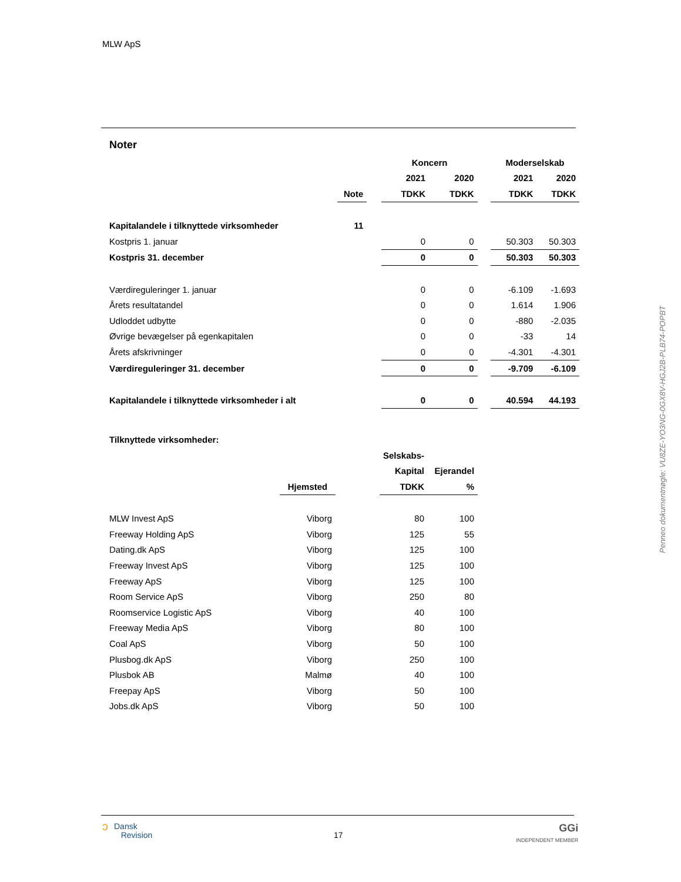MLW ApS
Noter
| | | | Koncern | | | Moderselskab | |
| --- | --- | --- | --- | --- | --- | --- | --- |
| | | | 2021 | 2020 | | 2021 | 2020 |
| | Note | | TDKK | TDKK | | TDKK | TDKK |
| Kapitalandele i tilknyttede virksomheder | 11 | | | | | | |
| Kostpris 1. januar | | | 0 | 0 | | 50.303 | 50.303 |
| Kostpris 31. december | | | 0 | 0 | | 50.303 | 50.303 |
| Værdireguleringer 1. januar | | | 0 | 0 | | -6.109 | -1.693 |
| Årets resultatandel | | | 0 | 0 | | 1.614 | 1.906 |
| Udloddet udbytte | | | 0 | 0 | | -880 | -2.035 |
| Øvrige bevægelser på egenkapitalen | | | 0 | 0 | | -33 | 14 |
| Årets afskrivninger | | | 0 | 0 | | -4.301 | -4.301 |
| Værdireguleringer 31. december | | | 0 | 0 | | -9.709 | -6.109 |
| Kapitalandele i tilknyttede virksomheder i alt | | | 0 | 0 | | 40.594 | 44.193 |
| Tilknyttede virksomheder: | | | | |
| --- | --- | --- | --- | --- |
| | | | Selskabs- | |
| | | | Kapital | Ejerandel |
| | Hjemsted | | TDKK | % |
| MLW Invest ApS | Viborg | | 80 | 100 |
| Freeway Holding ApS | Viborg | | 125 | 55 |
| Dating.dk ApS | Viborg | | 125 | 100 |
| Freeway Invest ApS | Viborg | | 125 | 100 |
| Freeway ApS | Viborg | | 125 | 100 |
| Room Service ApS | Viborg | | 250 | 80 |
| Roomservice Logistic ApS | Viborg | | 40 | 100 |
| Freeway Media ApS | Viborg | | 80 | 100 |
| Coal ApS | Viborg | | 50 | 100 |
| Plusbog.dk ApS | Viborg | | 250 | 100 |
| Plusbok AB | Malmø | | 40 | 100 |
| Freepay ApS | Viborg | | 50 | 100 |
| Jobs.dk ApS | Viborg | | 50 | 100 |
Penneo dokumentnøgle: VU8ZE-YO3NG-0GX8V-HGJ2B-PLB74-POPBT
ↄ Dansk
Revision
17
GGi
INDEPENDENT MEMBER